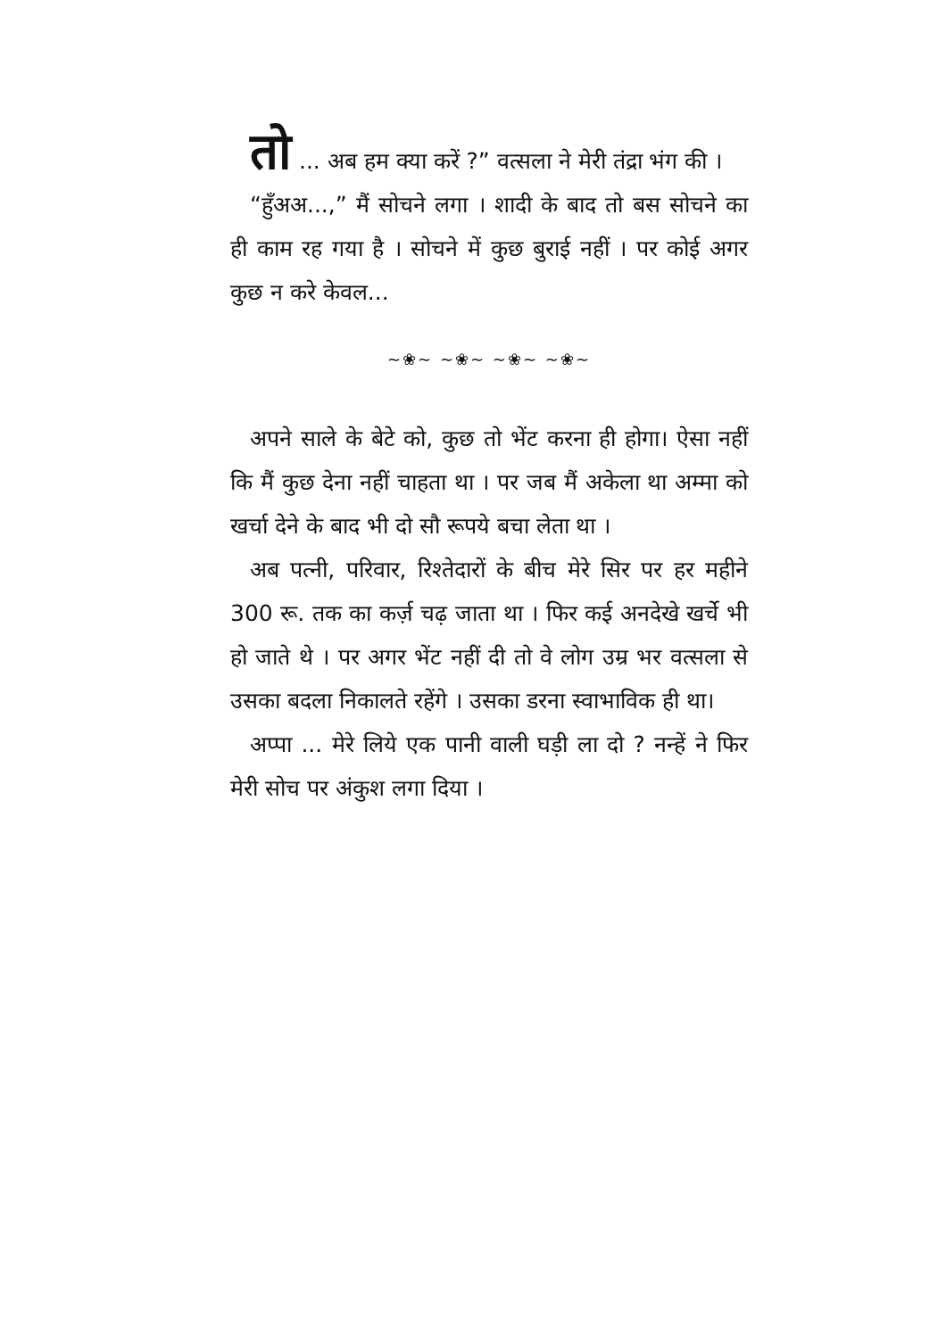तो ... अब हम क्या करें ?” वत्सला ने मेरी तंद्रा भंग की ।
“हुँअअ...,” मैं सोचने लगा । शादी के बाद तो बस सोचने का ही काम रह गया है । सोचने में कुछ बुराई नहीं । पर कोई अगर कुछ न करे केवल...
~❀~ ~❀~ ~❀~ ~❀~
अपने साले के बेटे को, कुछ तो भेंट करना ही होगा। ऐसा नहीं कि मैं कुछ देना नहीं चाहता था । पर जब मैं अकेला था अम्मा को खर्चा देने के बाद भी दो सौ रूपये बचा लेता था ।
अब पत्नी, परिवार, रिश्तेदारों के बीच मेरे सिर पर हर महीने 300 रू. तक का कर्ज़ चढ़ जाता था । फिर कई अनदेखे खर्चे भी हो जाते थे । पर अगर भेंट नहीं दी तो वे लोग उम्र भर वत्सला से उसका बदला निकालते रहेंगे । उसका डरना स्वाभाविक ही था।
अप्पा ... मेरे लिये एक पानी वाली घड़ी ला दो ? नन्हें ने फिर मेरी सोच पर अंकुश लगा दिया ।